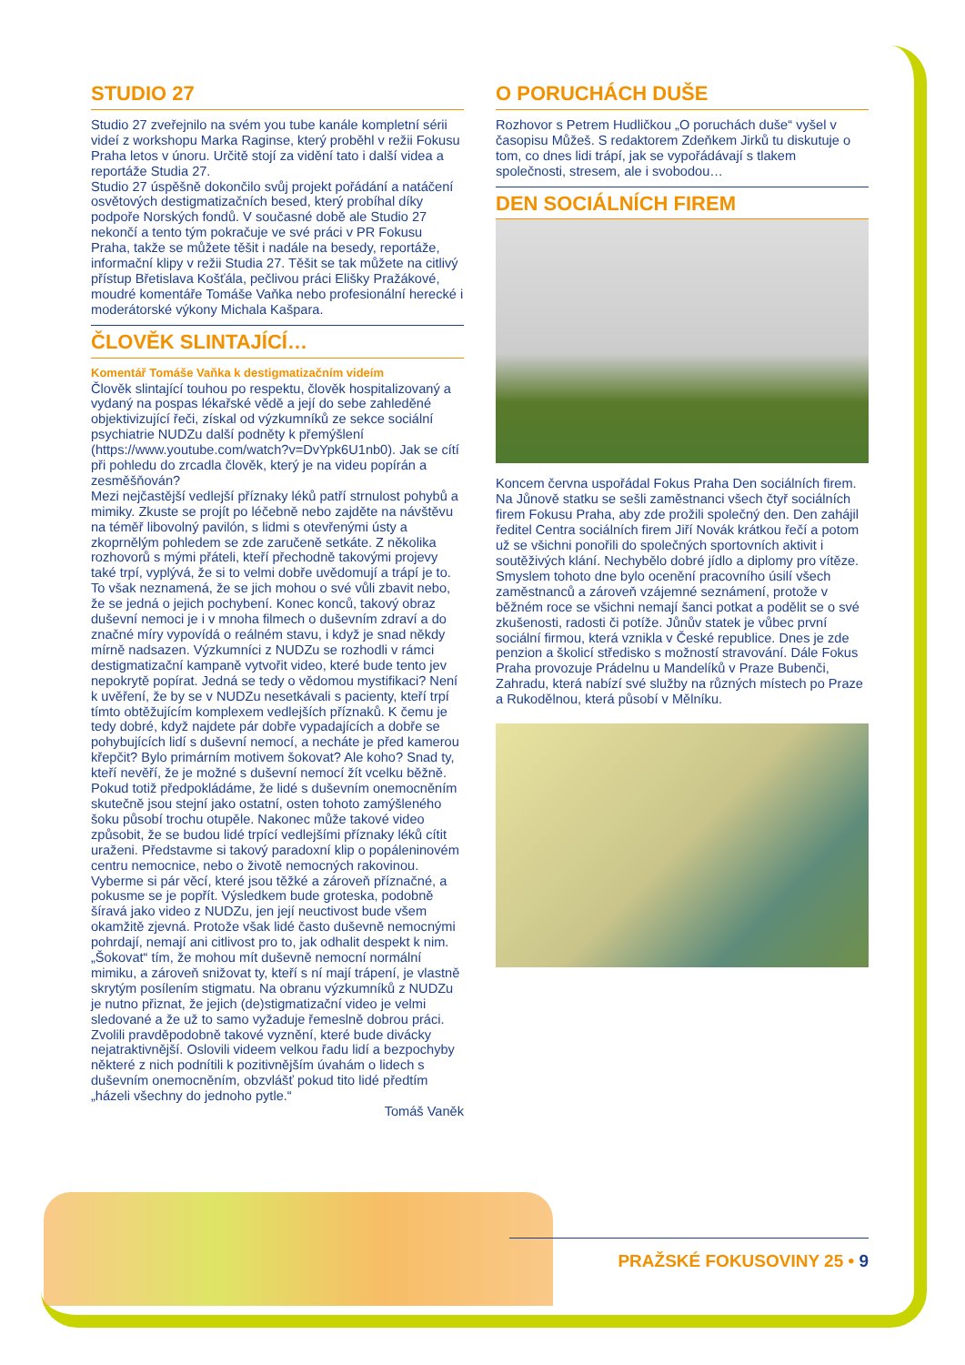STUDIO 27
Studio 27 zveřejnilo na svém you tube kanále kompletní sérii videí z workshopu Marka Raginse, který proběhl v režii Fokusu Praha letos v únoru. Určitě stojí za vidění tato i další videa a reportáže Studia 27.
Studio 27 úspěšně dokončilo svůj projekt pořádání a natáčení osvětových destigmatizačních besed, který probíhal díky podpoře Norských fondů. V současné době ale Studio 27 nekončí a tento tým pokračuje ve své práci v PR Fokusu Praha, takže se můžete těšit i nadále na besedy, reportáže, informační klipy v režii Studia 27. Těšit se tak můžete na citlivý přístup Břetislava Košťála, pečlivou práci Elišky Pražákové, moudré komentáře Tomáše Vaňka nebo profesionální herecké i moderátorské výkony Michala Kašpara.
ČLOVĚK SLINTAJÍCÍ…
Komentář Tomáše Vaňka k destigmatizačním videím
Člověk slintající touhou po respektu, člověk hospitalizovaný a vydaný na pospas lékařské vědě a její do sebe zahleděné objektivizující řeči, získal od výzkumníků ze sekce sociální psychiatrie NUDZu další podněty k přemýšlení (https://www.youtube.com/watch?v=DvYpk6U1nb0). Jak se cítí při pohledu do zrcadla člověk, který je na videu popírán a zesměšňován?
Mezi nejčastější vedlejší příznaky léků patří strnulost pohybů a mimiky. Zkuste se projít po léčebně nebo zajděte na návštěvu na téměř libovolný pavilón, s lidmi s otevřenými ústy a zkoprnělým pohledem se zde zaručeně setkáte. Z několika rozhovorů s mými přáteli, kteří přechodně takovými projevy také trpí, vyplývá, že si to velmi dobře uvědomují a trápí je to. To však neznamená, že se jich mohou o své vůli zbavit nebo, že se jedná o jejich pochybení. Konec konců, takový obraz duševní nemoci je i v mnoha filmech o duševním zdraví a do značné míry vypovídá o reálném stavu, i když je snad někdy mírně nadsazen. Výzkumníci z NUDZu se rozhodli v rámci destigmatizační kampaně vytvořit video, které bude tento jev nepokrytě popírat. Jedná se tedy o vědomou mystifikaci? Není k uvěření, že by se v NUDZu nesetkávali s pacienty, kteří trpí tímto obtěžujícím komplexem vedlejších příznaků. K čemu je tedy dobré, když najdete pár dobře vypadajících a dobře se pohybujících lidí s duševní nemocí, a necháte je před kamerou křepčit? Bylo primárním motivem šokovat? Ale koho? Snad ty, kteří nevěří, že je možné s duševní nemocí žít vcelku běžně. Pokud totiž předpokládáme, že lidé s duševním onemocněním skutečně jsou stejní jako ostatní, osten tohoto zamýšleného šoku působí trochu otupěle. Nakonec může takové video způsobit, že se budou lidé trpící vedlejšími příznaky léků cítit uraženi. Představme si takový paradoxní klip o popáleninovém centru nemocnice, nebo o životě nemocných rakovinou. Vyberme si pár věcí, které jsou těžké a zároveň příznačné, a pokusme se je popřít. Výsledkem bude groteska, podobně šíravá jako video z NUDZu, jen její neuctivost bude všem okamžitě zjevná. Protože však lidé často duševně nemocnými pohrdají, nemají ani citlivost pro to, jak odhalit despekt k nim. „Šokovat“ tím, že mohou mít duševně nemocní normální mimiku, a zároveň snižovat ty, kteří s ní mají trápení, je vlastně skrytým posílením stigmatu. Na obranu výzkumníků z NUDZu je nutno přiznat, že jejich (de)stigmatizační video je velmi sledované a že už to samo vyžaduje řemeslně dobrou práci. Zvolili pravděpodobně takové vyznění, které bude divácky nejatraktivnější. Oslovili videem velkou řadu lidí a bezpochyby některé z nich podnítili k pozitivnějším úvahám o lidech s duševním onemocněním, obzvlášť pokud tito lidé předtím „házeli všechny do jednoho pytle.“
Tomáš Vaněk
O PORUCHÁCH DUŠE
Rozhovor s Petrem Hudličkou „O poruchách duše“ vyšel v časopisu Můžeš. S redaktorem Zdeňkem Jirků tu diskutuje o tom, co dnes lidi trápí, jak se vypořádávají s tlakem společnosti, stresem, ale i svobodou…
DEN SOCIÁLNÍCH FIREM
Koncem června uspořádal Fokus Praha Den sociálních firem. Na Jůnově statku se sešli zaměstnanci všech čtyř sociálních firem Fokusu Praha, aby zde prožili společný den. Den zahájil ředitel Centra sociálních firem Jiří Novák krátkou řečí a potom už se všichni ponořili do společných sportovních aktivit i soutěživých klání. Nechybělo dobré jídlo a diplomy pro vítěze. Smyslem tohoto dne bylo ocenění pracovního úsilí všech zaměstnanců a zároveň vzájemné seznámení, protože v běžném roce se všichni nemají šanci potkat a podělit se o své zkušenosti, radosti či potíže. Jůnův statek je vůbec první sociální firmou, která vznikla v České republice. Dnes je zde penzion a školicí středisko s možností stravování. Dále Fokus Praha provozuje Prádelnu u Mandelíků v Praze Bubenči, Zahradu, která nabízí své služby na různých místech po Praze a Rukodělnou, která působí v Mělníku.
PRAŽSKÉ FOKUSOVINY 25 • 9